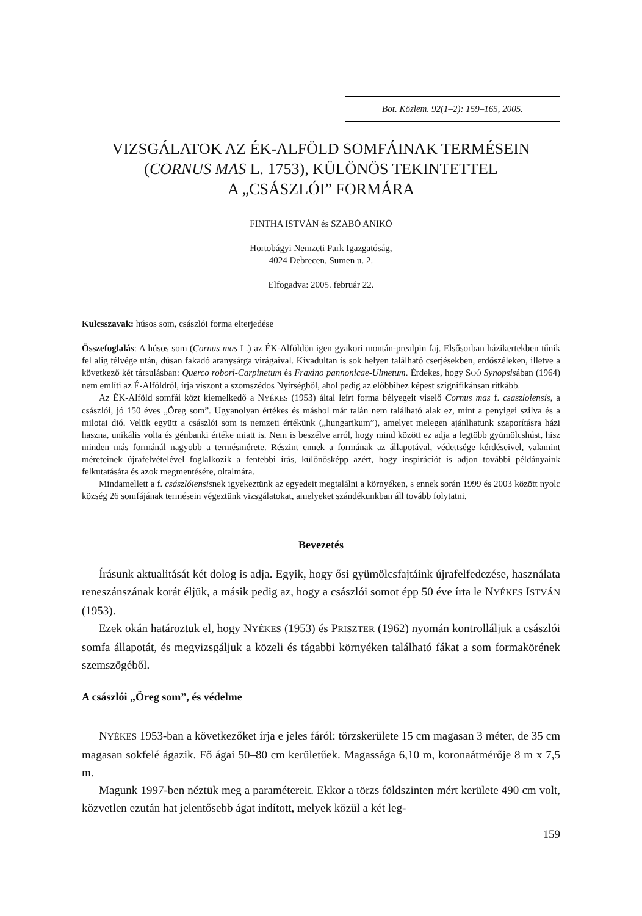Bot. Közlem. 92(1–2): 159–165, 2005.
VIZSGÁLATOK AZ ÉK-ALFÖLD SOMFÁINAK TERMÉSEIN
(CORNUS MAS L. 1753), KÜLÖNÖS TEKINTETTEL
A „CSÁSZLÓI” FORMÁRA
FINTHA ISTVÁN és SZABÓ ANIKÓ
Hortobágyi Nemzeti Park Igazgatóság,
4024 Debrecen, Sumen u. 2.
Elfogadva: 2005. február 22.
Kulcsszavak: húsos som, császlói forma elterjedése
Összefoglalás: A húsos som (Cornus mas L.) az ÉK-Alföldön igen gyakori montán-prealpin faj. Elsősorban házikertekben tűnik fel alig télvége után, dúsan fakadó aranysárga virágaival. Kivadultan is sok helyen található cserjésekben, erdőszéleken, illetve a következő két társulásban: Querco robori-Carpinetum és Fraxino pannonicae-Ulmetum. Érdekes, hogy SOÓ Synopsisában (1964) nem említi az É-Alföldről, írja viszont a szomszédos Nyírségből, ahol pedig az előbbihez képest szignifikánsan ritkább.
Az ÉK-Alföld somfái közt kiemelkedő a NYÉKES (1953) által leírt forma bélyegeit viselő Cornus mas f. csaszloiensis, a császlói, jó 150 éves „Öreg som”. Ugyanolyan értékes és máshol már talán nem található alak ez, mint a penyigei szilva és a milotai dió. Velük együtt a császlói som is nemzeti értékünk („hungarikum”), amelyet melegen ajánlhatunk szaporításra házi haszna, unikális volta és génbanki értéke miatt is. Nem is beszélve arról, hogy mind között ez adja a legtöbb gyümölcshúst, hisz minden más formánál nagyobb a termésmérete. Részint ennek a formának az állapotával, védettsége kérdéseivel, valamint méreteinek újrafelvételével foglalkozik a fentebbi írás, különösképp azért, hogy inspirációt is adjon további példányaink felkutatására és azok megmentésére, oltalmára.
Mindamellett a f. császlóiensisnek igyekeztünk az egyedeit megtalálni a környéken, s ennek során 1999 és 2003 között nyolc község 26 somfájának termésein végeztünk vizsgálatokat, amelyeket szándékunkban áll tovább folytatni.
Bevezetés
Írásunk aktualitását két dolog is adja. Egyik, hogy ősi gyümölcsfajtáink újrafelfedezése, használata reneszánszának korát éljük, a másik pedig az, hogy a császlói somot épp 50 éve írta le NYÉKES ISTVÁN (1953).
Ezek okán határoztuk el, hogy NYÉKES (1953) és PRISZTER (1962) nyomán kontrolláljuk a császlói somfa állapotát, és megvizsgáljuk a közeli és tágabbi környéken található fákat a som formakörének szemszögéből.
A császlói „Öreg som”, és védelme
NYÉKES 1953-ban a következőket írja e jeles fáról: törzskerülete 15 cm magasan 3 méter, de 35 cm magasan sokfelé ágazik. Fő ágai 50–80 cm kerületűek. Magassága 6,10 m, koronaátmérője 8 m x 7,5 m.
Magunk 1997-ben néztük meg a paramétereit. Ekkor a törzs földszinten mért kerülete 490 cm volt, közvetlen ezután hat jelentősebb ágat indított, melyek közül a két leg-
159